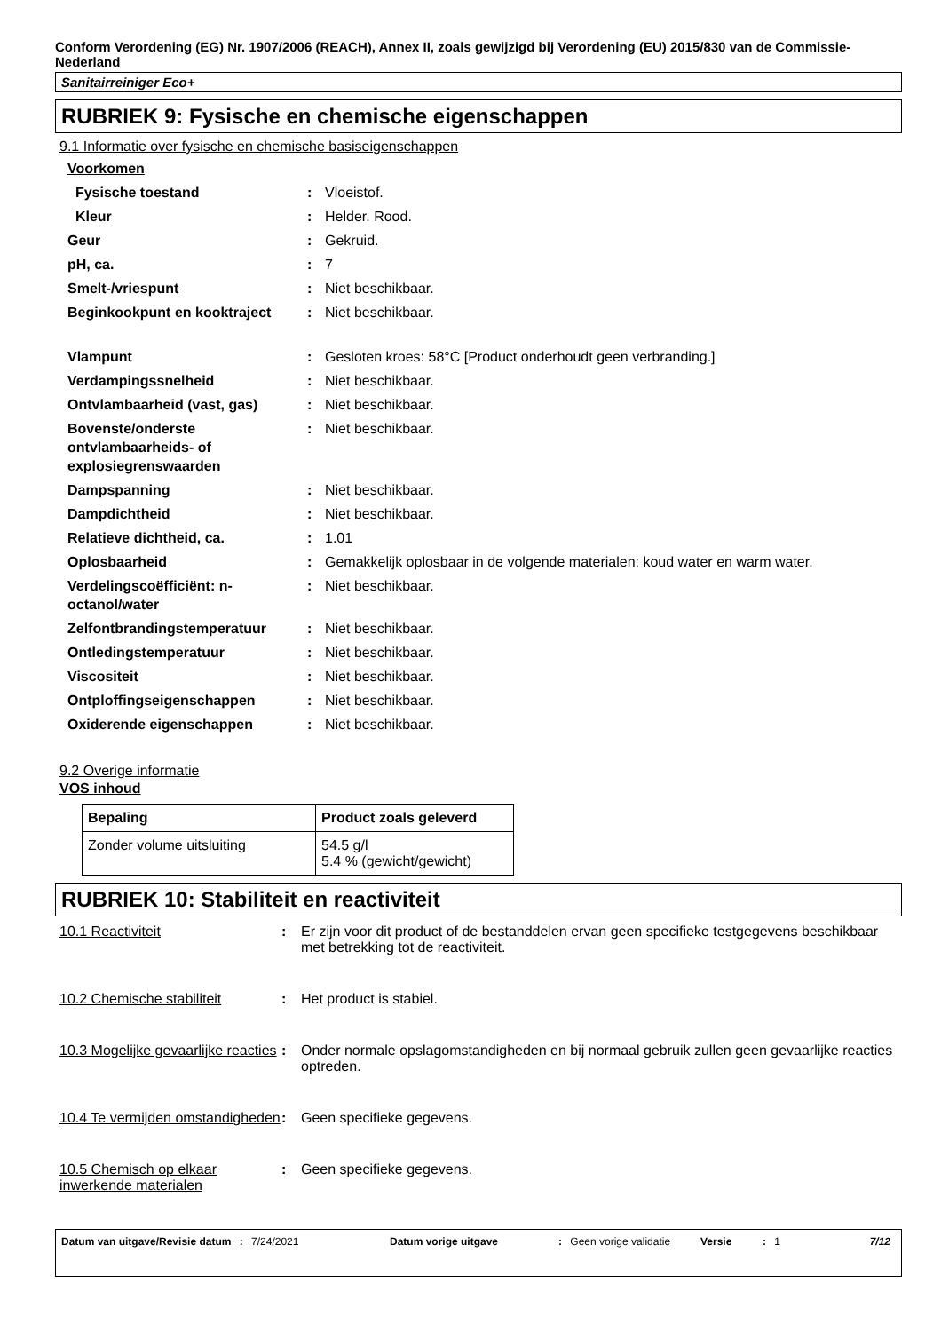Conform Verordening (EG) Nr. 1907/2006 (REACH), Annex II, zoals gewijzigd bij Verordening (EU) 2015/830 van de Commissie- Nederland
Sanitairreiniger Eco+
RUBRIEK 9: Fysische en chemische eigenschappen
9.1 Informatie over fysische en chemische basiseigenschappen
| Voorkomen | | |
| Fysische toestand | : | Vloeistof. |
| Kleur | : | Helder. Rood. |
| Geur | : | Gekruid. |
| pH, ca. | : | 7 |
| Smelt-/vriespunt | : | Niet beschikbaar. |
| Beginkookpunt en kooktraject | : | Niet beschikbaar. |
| Vlampunt | : | Gesloten kroes: 58°C [Product onderhoudt geen verbranding.] |
| Verdampingssnelheid | : | Niet beschikbaar. |
| Ontvlambaarheid (vast, gas) | : | Niet beschikbaar. |
| Bovenste/onderste ontvlambaarheids- of explosiegrenswaarden | : | Niet beschikbaar. |
| Dampspanning | : | Niet beschikbaar. |
| Dampdichtheid | : | Niet beschikbaar. |
| Relatieve dichtheid, ca. | : | 1.01 |
| Oplosbaarheid | : | Gemakkelijk oplosbaar in de volgende materialen: koud water en warm water. |
| Verdelingscoëfficiënt: n-octanol/water | : | Niet beschikbaar. |
| Zelfontbrandingstemperatuur | : | Niet beschikbaar. |
| Ontledingstemperatuur | : | Niet beschikbaar. |
| Viscositeit | : | Niet beschikbaar. |
| Ontploffingseigenschappen | : | Niet beschikbaar. |
| Oxiderende eigenschappen | : | Niet beschikbaar. |
9.2 Overige informatie
VOS inhoud
| Bepaling | Product zoals geleverd |
| --- | --- |
| Zonder volume uitsluiting | 54.5 g/l 5.4 % (gewicht/gewicht) |
RUBRIEK 10: Stabiliteit en reactiviteit
10.1 Reactiviteit : Er zijn voor dit product of de bestanddelen ervan geen specifieke testgegevens beschikbaar met betrekking tot de reactiviteit.
10.2 Chemische stabiliteit : Het product is stabiel.
10.3 Mogelijke gevaarlijke reacties
: Onder normale opslagomstandigheden en bij normaal gebruik zullen geen gevaarlijke reacties optreden.
10.4 Te vermijden omstandigheden
: Geen specifieke gegevens.
10.5 Chemisch op elkaar inwerkende materialen
: Geen specifieke gegevens.
Datum van uitgave/Revisie datum : 7/24/2021 Datum vorige uitgave : Geen vorige validatie
Versie : 1 7/12